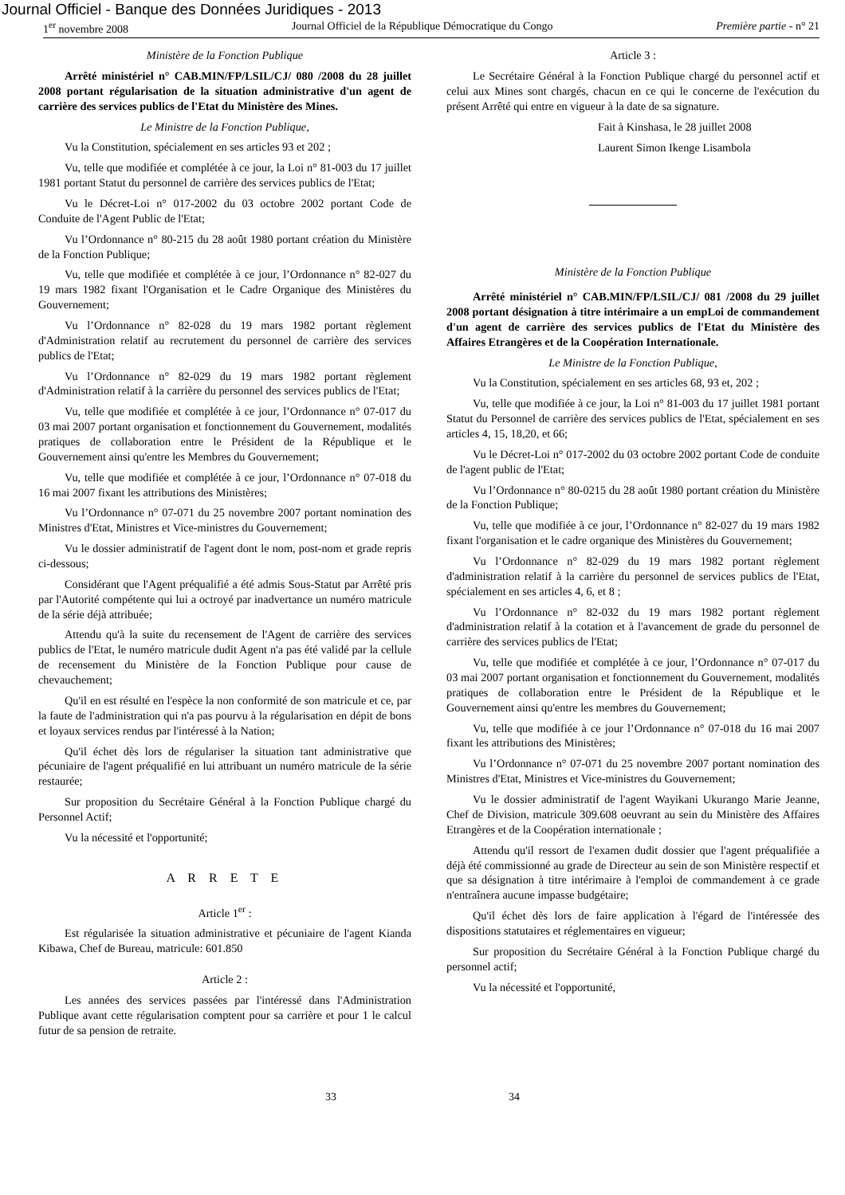Journal Officiel - Banque des Données Juridiques - 2013
1<sup>er</sup> novembre 2008 Journal Officiel de la République Démocratique du Congo Première partie - n° 21
Ministère de la Fonction Publique
Arrêté ministériel n° CAB.MIN/FP/LSIL/CJ/ 080 /2008 du 28 juillet 2008 portant régularisation de la situation administrative d'un agent de carrière des services publics de l'Etat du Ministère des Mines.
Le Ministre de la Fonction Publique,
Vu la Constitution, spécialement en ses articles 93 et 202 ;
Vu, telle que modifiée et complétée à ce jour, la Loi n° 81-003 du 17 juillet 1981 portant Statut du personnel de carrière des services publics de l'Etat;
Vu le Décret-Loi n° 017-2002 du 03 octobre 2002 portant Code de Conduite de l'Agent Public de l'Etat;
Vu l’Ordonnance n° 80-215 du 28 août 1980 portant création du Ministère de la Fonction Publique;
Vu, telle que modifiée et complétée à ce jour, l’Ordonnance n° 82-027 du 19 mars 1982 fixant l'Organisation et le Cadre Organique des Ministères du Gouvernement;
Vu l’Ordonnance n° 82-028 du 19 mars 1982 portant règlement d'Administration relatif au recrutement du personnel de carrière des services publics de l'Etat;
Vu l’Ordonnance n° 82-029 du 19 mars 1982 portant règlement d'Administration relatif à la carrière du personnel des services publics de l'Etat;
Vu, telle que modifiée et complétée à ce jour, l’Ordonnance n° 07-017 du 03 mai 2007 portant organisation et fonctionnement du Gouvernement, modalités pratiques de collaboration entre le Président de la République et le Gouvernement ainsi qu'entre les Membres du Gouvernement;
Vu, telle que modifiée et complétée à ce jour, l’Ordonnance n° 07-018 du 16 mai 2007 fixant les attributions des Ministères;
Vu l’Ordonnance n° 07-071 du 25 novembre 2007 portant nomination des Ministres d'Etat, Ministres et Vice-ministres du Gouvernement;
Vu le dossier administratif de l'agent dont le nom, post-nom et grade repris ci-dessous;
Considérant que l'Agent préqualifié a été admis Sous-Statut par Arrêté pris par l'Autorité compétente qui lui a octroyé par inadvertance un numéro matricule de la série déjà attribuée;
Attendu qu'à la suite du recensement de l'Agent de carrière des services publics de l'Etat, le numéro matricule dudit Agent n'a pas été validé par la cellule de recensement du Ministère de la Fonction Publique pour cause de chevauchement;
Qu'il en est résulté en l'espèce la non conformité de son matricule et ce, par la faute de l'administration qui n'a pas pourvu à la régularisation en dépit de bons et loyaux services rendus par l'intéressé à la Nation;
Qu'il échet dès lors de régulariser la situation tant administrative que pécuniaire de l'agent préqualifié en lui attribuant un numéro matricule de la série restaurée;
Sur proposition du Secrétaire Général à la Fonction Publique chargé du Personnel Actif;
Vu la nécessité et l'opportunité;
A R R E T E
Article 1<sup>er</sup> :
Est régularisée la situation administrative et pécuniaire de l'agent Kianda Kibawa, Chef de Bureau, matricule: 601.850
Article 2 :
Les années des services passées par l'intéressé dans l'Administration Publique avant cette régularisation comptent pour sa carrière et pour 1 le calcul futur de sa pension de retraite.
Article 3 :
Le Secrétaire Général à la Fonction Publique chargé du personnel actif et celui aux Mines sont chargés, chacun en ce qui le concerne de l'exécution du présent Arrêté qui entre en vigueur à la date de sa signature.
Fait à Kinshasa, le 28 juillet 2008
Laurent Simon Ikenge Lisambola
Ministère de la Fonction Publique
Arrêté ministériel n° CAB.MIN/FP/LSIL/CJ/ 081 /2008 du 29 juillet 2008 portant désignation à titre intérimaire a un empLoi de commandement d'un agent de carrière des services publics de l'Etat du Ministère des Affaires Etrangères et de la Coopération Internationale.
Le Ministre de la Fonction Publique,
Vu la Constitution, spécialement en ses articles 68, 93 et, 202 ;
Vu, telle que modifiée à ce jour, la Loi n° 81-003 du 17 juillet 1981 portant Statut du Personnel de carrière des services publics de l'Etat, spécialement en ses articles 4, 15, 18,20, et 66;
Vu le Décret-Loi n° 017-2002 du 03 octobre 2002 portant Code de conduite de l'agent public de l'Etat;
Vu l’Ordonnance n° 80-0215 du 28 août 1980 portant création du Ministère de la Fonction Publique;
Vu, telle que modifiée à ce jour, l’Ordonnance n° 82-027 du 19 mars 1982 fixant l'organisation et le cadre organique des Ministères du Gouvernement;
Vu l’Ordonnance n° 82-029 du 19 mars 1982 portant règlement d'administration relatif à la carrière du personnel de services publics de l'Etat, spécialement en ses articles 4, 6, et 8 ;
Vu l’Ordonnance n° 82-032 du 19 mars 1982 portant règlement d'administration relatif à la cotation et à l'avancement de grade du personnel de carrière des services publics de l'Etat;
Vu, telle que modifiée et complétée à ce jour, l’Ordonnance n° 07-017 du 03 mai 2007 portant organisation et fonctionnement du Gouvernement, modalités pratiques de collaboration entre le Président de la République et le Gouvernement ainsi qu'entre les membres du Gouvernement;
Vu, telle que modifiée à ce jour l’Ordonnance n° 07-018 du 16 mai 2007 fixant les attributions des Ministères;
Vu l’Ordonnance n° 07-071 du 25 novembre 2007 portant nomination des Ministres d'Etat, Ministres et Vice-ministres du Gouvernement;
Vu le dossier administratif de l'agent Wayikani Ukurango Marie Jeanne, Chef de Division, matricule 309.608 oeuvrant au sein du Ministère des Affaires Etrangères et de la Coopération internationale ;
Attendu qu'il ressort de l'examen dudit dossier que l'agent préqualifiée a déjà été commissionné au grade de Directeur au sein de son Ministère respectif et que sa désignation à titre intérimaire à l'emploi de commandement à ce grade n'entraînera aucune impasse budgétaire;
Qu'il échet dès lors de faire application à l'égard de l'intéressée des dispositions statutaires et réglementaires en vigueur;
Sur proposition du Secrétaire Général à la Fonction Publique chargé du personnel actif;
Vu la nécessité et l'opportunité,
33 34